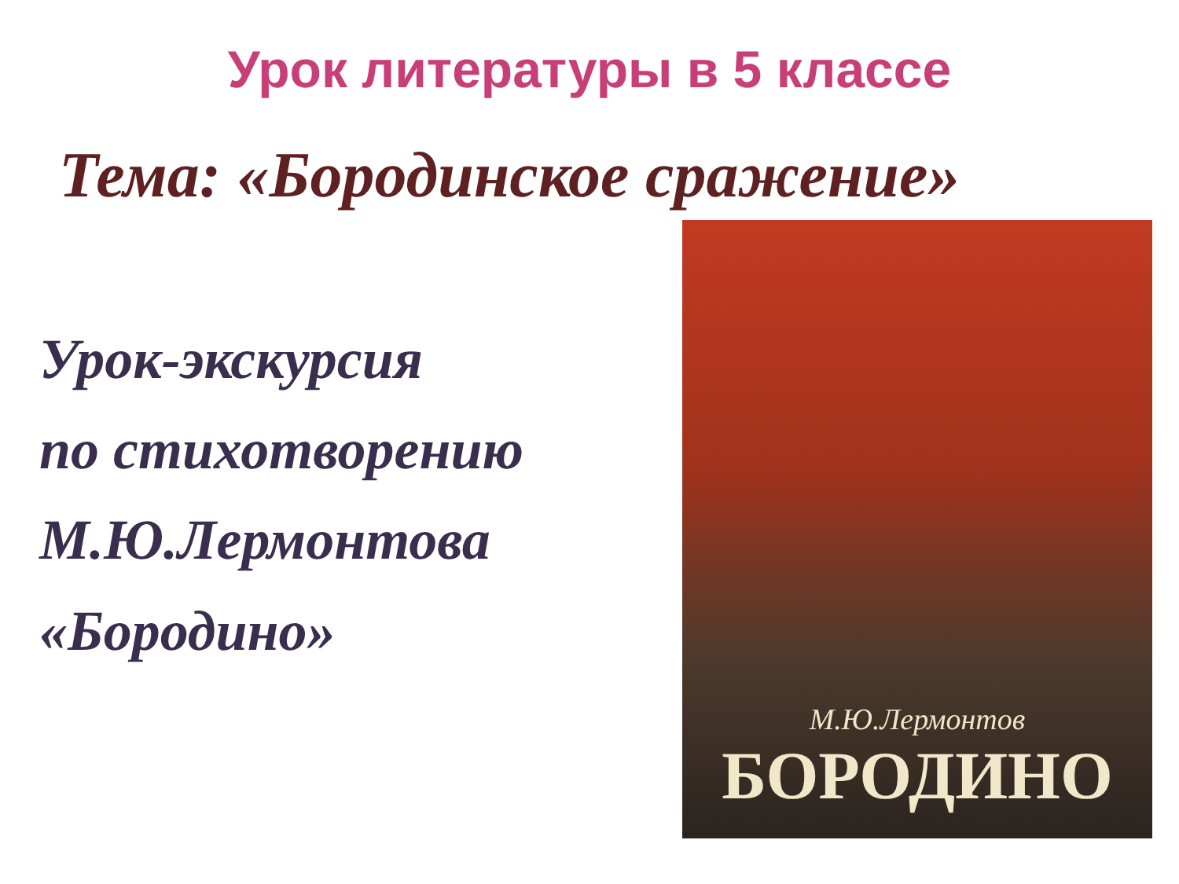Урок литературы в 5 классе
Тема: «Бородинское сражение»
Урок-экскурсия
по стихотворению
М.Ю.Лермонтова
«Бородино»
М.Ю.Лермонтов
БОРОДИНО